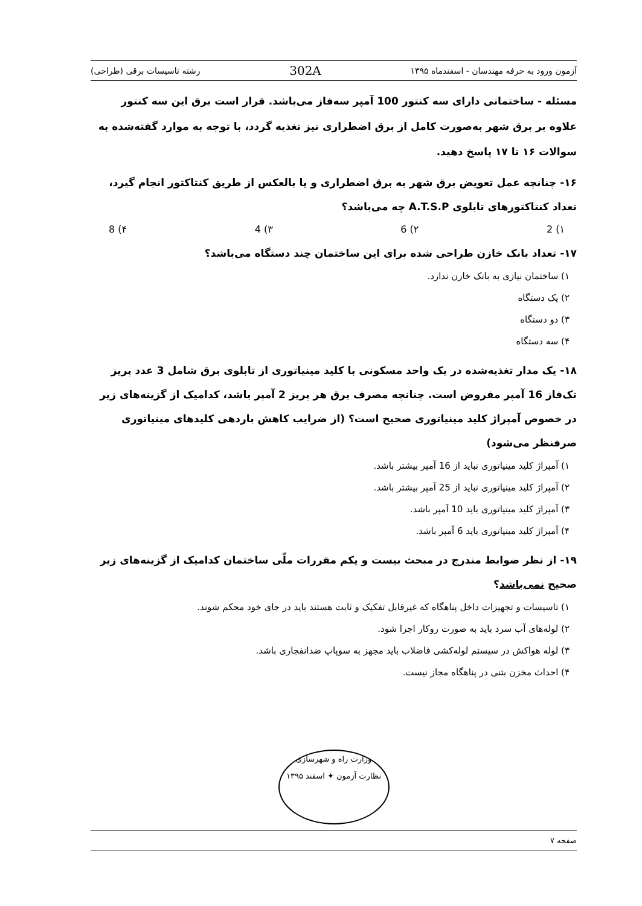آزمون ورود به حرفه مهندسان - اسفندماه ۱۳۹۵ 302A رشته تاسیسات برقی (طراحی)
مسئله - ساختمانی دارای سه کنتور 100 آمپر سه‌فاز می‌باشد. قرار است برق این سه کنتور علاوه بر برق شهر به‌صورت کامل از برق اضطراری نیز تغذیه گردد، با توجه به موارد گفته‌شده به سوالات ۱۶ تا ۱۷ پاسخ دهید.
۱۶- چنانچه عمل تعویض برق شهر به برق اضطراری و یا بالعکس از طریق کنتاکتور انجام گیرد، تعداد کنتاکتورهای تابلوی A.T.S.P چه می‌باشد؟
۱) 2 ۲) 6 ۳) 4 ۴) 8
۱۷- تعداد بانک خازن طراحی شده برای این ساختمان چند دستگاه می‌باشد؟
۱) ساختمان نیازی به بانک خازن ندارد.
۲) یک دستگاه
۳) دو دستگاه
۴) سه دستگاه
۱۸- یک مدار تغذیه‌شده در یک واحد مسکونی با کلید مینیاتوری از تابلوی برق شامل 3 عدد پریز تک‌فاز 16 آمپر مفروض است. چنانچه مصرف برق هر پریز 2 آمپر باشد، کدامیک از گزینه‌های زیر در خصوص آمپراژ کلید مینیاتوری صحیح است؟ (از ضرایب کاهش باردهی کلیدهای مینیاتوری صرفنظر می‌شود)
۱) آمپراژ کلید مینیاتوری نباید از 16 آمپر بیشتر باشد.
۲) آمپراژ کلید مینیاتوری نباید از 25 آمپر بیشتر باشد.
۳) آمپراژ کلید مینیاتوری باید 10 آمپر باشد.
۴) آمپراژ کلید مینیاتوری باید 6 آمپر باشد.
۱۹- از نظر ضوابط مندرج در مبحث بیست و یکم مقررات ملّی ساختمان کدامیک از گزینه‌های زیر صحیح نمی‌باشد؟
۱) تاسیسات و تجهیزات داخل پناهگاه که غیرقابل تفکیک و ثابت هستند باید در جای خود محکم شوند.
۲) لوله‌های آب سرد باید به صورت روکار اجرا شود.
۳) لوله هواکش در سیستم لوله‌کشی فاضلاب باید مجهز به سوپاپ ضدانفجاری باشد.
۴) احداث مخزن بتنی در پناهگاه مجاز نیست.
وزارت راه و شهرسازی
نظارت آزمون ✦ اسفند ۱۳۹۵
صفحه ۷